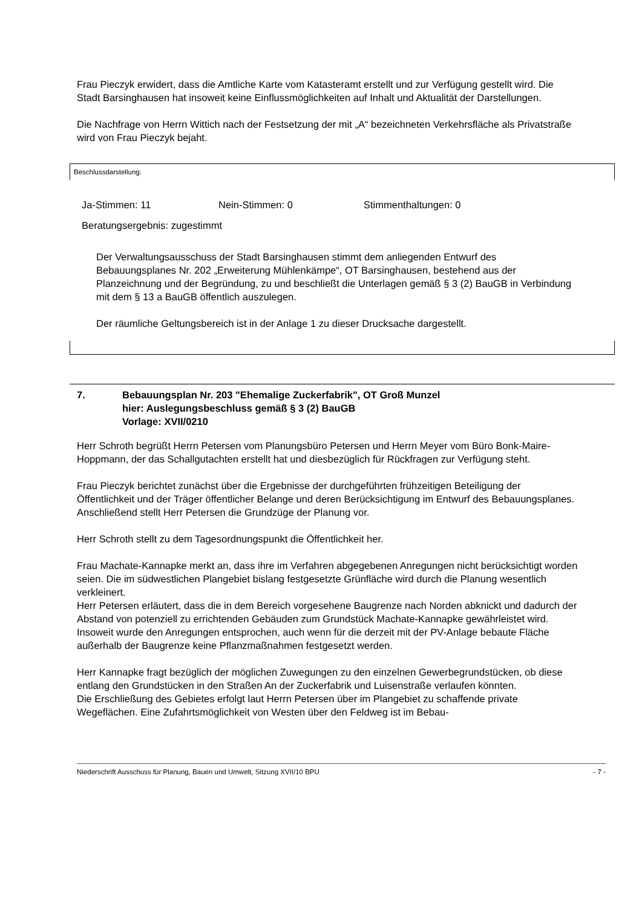Frau Pieczyk erwidert, dass die Amtliche Karte vom Katasteramt erstellt und zur Verfügung gestellt wird. Die Stadt Barsinghausen hat insoweit keine Einflussmöglichkeiten auf Inhalt und Aktualität der Darstellungen.
Die Nachfrage von Herrn Wittich nach der Festsetzung der mit „A“ bezeichneten Verkehrsfläche als Privatstraße wird von Frau Pieczyk bejaht.
Beschlussdarstellung:
Ja-Stimmen: 11 Nein-Stimmen: 0 Stimmenthaltungen: 0
Beratungsergebnis: zugestimmt
Der Verwaltungsausschuss der Stadt Barsinghausen stimmt dem anliegenden Entwurf des Bebauungsplanes Nr. 202 „Erweiterung Mühlenkämpe“, OT Barsinghausen, bestehend aus der Planzeichnung und der Begründung, zu und beschließt die Unterlagen gemäß § 3 (2) BauGB in Verbindung mit dem § 13 a BauGB öffentlich auszulegen.
Der räumliche Geltungsbereich ist in der Anlage 1 zu dieser Drucksache dargestellt.
7. Bebauungsplan Nr. 203 "Ehemalige Zuckerfabrik", OT Groß Munzel
hier: Auslegungsbeschluss gemäß § 3 (2) BauGB
Vorlage: XVII/0210
Herr Schroth begrüßt Herrn Petersen vom Planungsbüro Petersen und Herrn Meyer vom Büro Bonk-Maire-Hoppmann, der das Schallgutachten erstellt hat und diesbezüglich für Rückfragen zur Verfügung steht.
Frau Pieczyk berichtet zunächst über die Ergebnisse der durchgeführten frühzeitigen Beteiligung der Öffentlichkeit und der Träger öffentlicher Belange und deren Berücksichtigung im Entwurf des Bebauungsplanes.
Anschließend stellt Herr Petersen die Grundzüge der Planung vor.
Herr Schroth stellt zu dem Tagesordnungspunkt die Öffentlichkeit her.
Frau Machate-Kannapke merkt an, dass ihre im Verfahren abgegebenen Anregungen nicht berücksichtigt worden seien. Die im südwestlichen Plangebiet bislang festgesetzte Grünfläche wird durch die Planung wesentlich verkleinert.
Herr Petersen erläutert, dass die in dem Bereich vorgesehene Baugrenze nach Norden abknickt und dadurch der Abstand von potenziell zu errichtenden Gebäuden zum Grundstück Machate-Kannapke gewährleistet wird. Insoweit wurde den Anregungen entsprochen, auch wenn für die derzeit mit der PV-Anlage bebaute Fläche außerhalb der Baugrenze keine Pflanzmaßnahmen festgesetzt werden.
Herr Kannapke fragt bezüglich der möglichen Zuwegungen zu den einzelnen Gewerbegrundstücken, ob diese entlang den Grundstücken in den Straßen An der Zuckerfabrik und Luisenstraße verlaufen könnten.
Die Erschließung des Gebietes erfolgt laut Herrn Petersen über im Plangebiet zu schaffende private Wegeflächen. Eine Zufahrtsmöglichkeit von Westen über den Feldweg ist im Bebau-
Niederschrift Ausschuss für Planung, Bauen und Umwelt, Sitzung XVII/10 BPU - 7 -